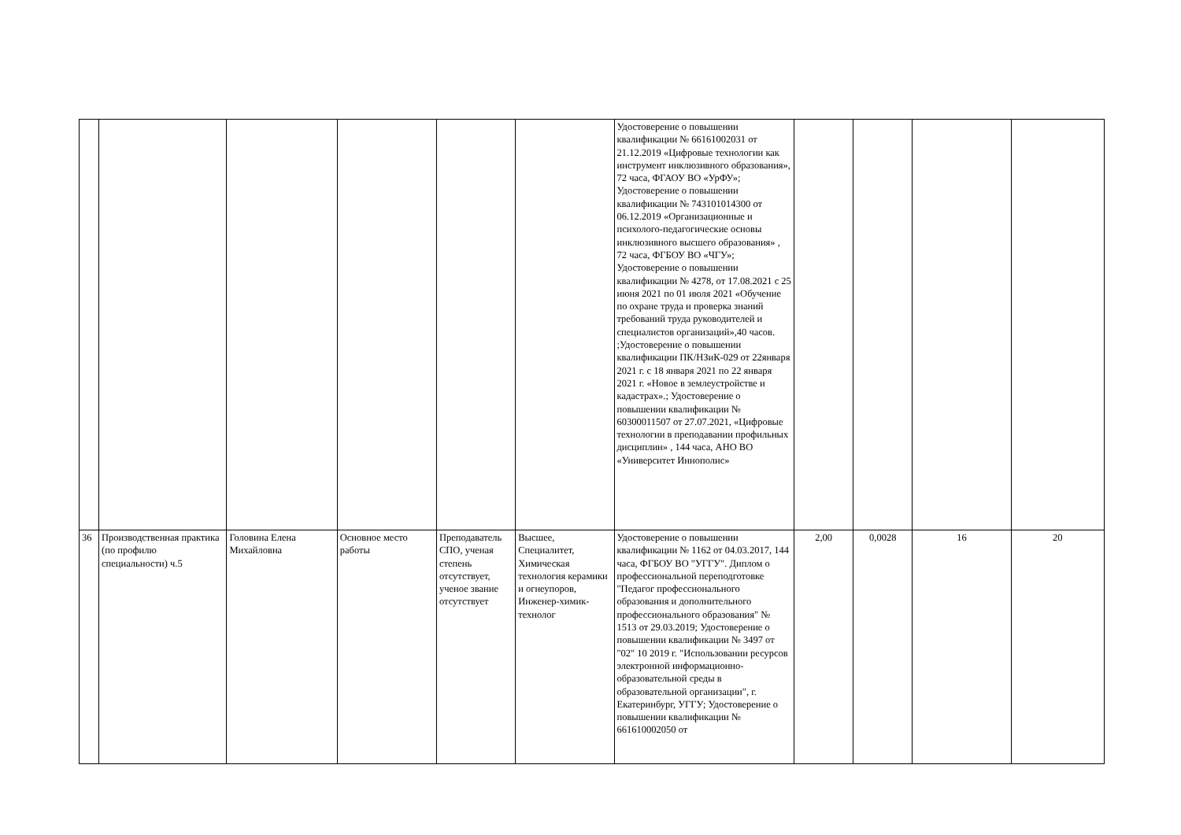| | | | | | | Удостоверение о повышении квалификации № 66161002031 от 21.12.2019 «Цифровые технологии как инструмент инклюзивного образования», 72 часа, ФГАОУ ВО «УрФУ»; Удостоверение о повышении квалификации № 743101014300 от 06.12.2019 «Организационные и психолого-педагогические основы инклюзивного высшего образования» , 72 часа, ФГБОУ ВО «ЧГУ»; Удостоверение о повышении квалификации № 4278, от 17.08.2021 с 25 июня 2021 по 01 июля 2021 «Обучение по охране труда и проверка знаний требований труда руководителей и специалистов организаций»,40 часов. ;Удостоверение о повышении квалификации ПК/НЗиК-029 от 22января 2021 г. с 18 января 2021 по 22 января 2021 г. «Новое в землеустройстве и кадастрах».; Удостоверение о повышении квалификации № 60300011507 от 27.07.2021, «Цифровые технологии в преподавании профильных дисциплин» , 144 часа, АНО ВО «Университет Иннополис» | | | | |
| 36 | Производственная практика (по профилю специальности) ч.5 | Головина Елена Михайловна | Основное место работы | Преподаватель СПО, ученая степень отсутствует, ученое звание отсутствует | Высшее, Специалитет, Химическая технология керамики и огнеупоров, Инженер-химик-технолог | Удостоверение о повышении квалификации № 1162 от 04.03.2017, 144 часа, ФГБОУ ВО "УГГУ". Диплом о профессиональной переподготовке "Педагог профессионального образования и дополнительного профессионального образования" № 1513 от 29.03.2019; Удостоверение о повышении квалификации № 3497 от "02" 10 2019 г. "Использовании ресурсов электронной информационно-образовательной среды в образовательной организации", г. Екатеринбург, УГГУ; Удостоверение о повышении квалификации № 661610002050 от | 2,00 | 0,0028 | 16 | 20 |